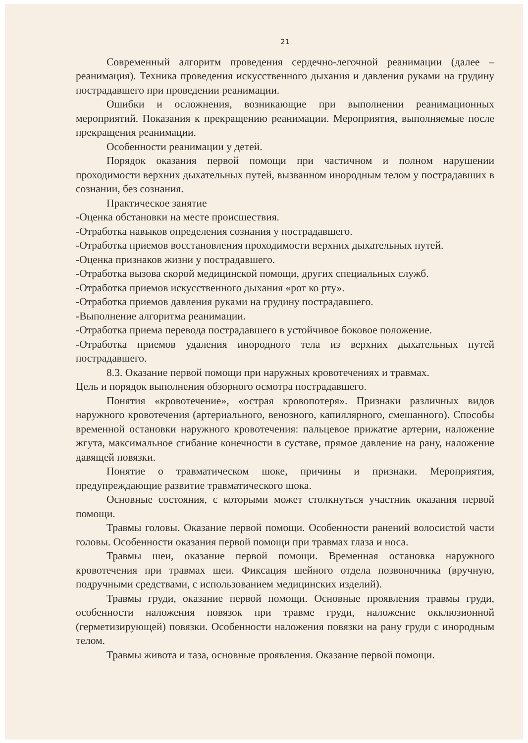21
Современный алгоритм проведения сердечно-легочной реанимации (далее – реанимация). Техника проведения искусственного дыхания и давления руками на грудину пострадавшего при проведении реанимации.
Ошибки и осложнения, возникающие при выполнении реанимационных мероприятий. Показания к прекращению реанимации. Мероприятия, выполняемые после прекращения реанимации.
Особенности реанимации у детей.
Порядок оказания первой помощи при частичном и полном нарушении проходимости верхних дыхательных путей, вызванном инородным телом у пострадавших в сознании, без сознания.
Практическое занятие
-Оценка обстановки на месте происшествия.
-Отработка навыков определения сознания у пострадавшего.
-Отработка приемов восстановления проходимости верхних дыхательных путей.
-Оценка признаков жизни у пострадавшего.
-Отработка вызова скорой медицинской помощи, других специальных служб.
-Отработка приемов искусственного дыхания «рот ко рту».
-Отработка приемов давления руками на грудину пострадавшего.
-Выполнение алгоритма реанимации.
-Отработка приема перевода пострадавшего в устойчивое боковое положение.
-Отработка приемов удаления инородного тела из верхних дыхательных путей пострадавшего.
8.3. Оказание первой помощи при наружных кровотечениях и травмах.
Цель и порядок выполнения обзорного осмотра пострадавшего.
Понятия «кровотечение», «острая кровопотеря». Признаки различных видов наружного кровотечения (артериального, венозного, капиллярного, смешанного). Способы временной остановки наружного кровотечения: пальцевое прижатие артерии, наложение жгута, максимальное сгибание конечности в суставе, прямое давление на рану, наложение давящей повязки.
Понятие о травматическом шоке, причины и признаки. Мероприятия, предупреждающие развитие травматического шока.
Основные состояния, с которыми может столкнуться участник оказания первой помощи.
Травмы головы. Оказание первой помощи. Особенности ранений волосистой части головы. Особенности оказания первой помощи при травмах глаза и носа.
Травмы шеи, оказание первой помощи. Временная остановка наружного кровотечения при травмах шеи. Фиксация шейного отдела позвоночника (вручную, подручными средствами, с использованием медицинских изделий).
Травмы груди, оказание первой помощи. Основные проявления травмы груди, особенности наложения повязок при травме груди, наложение окклюзионной (герметизирующей) повязки. Особенности наложения повязки на рану груди с инородным телом.
Травмы живота и таза, основные проявления. Оказание первой помощи.